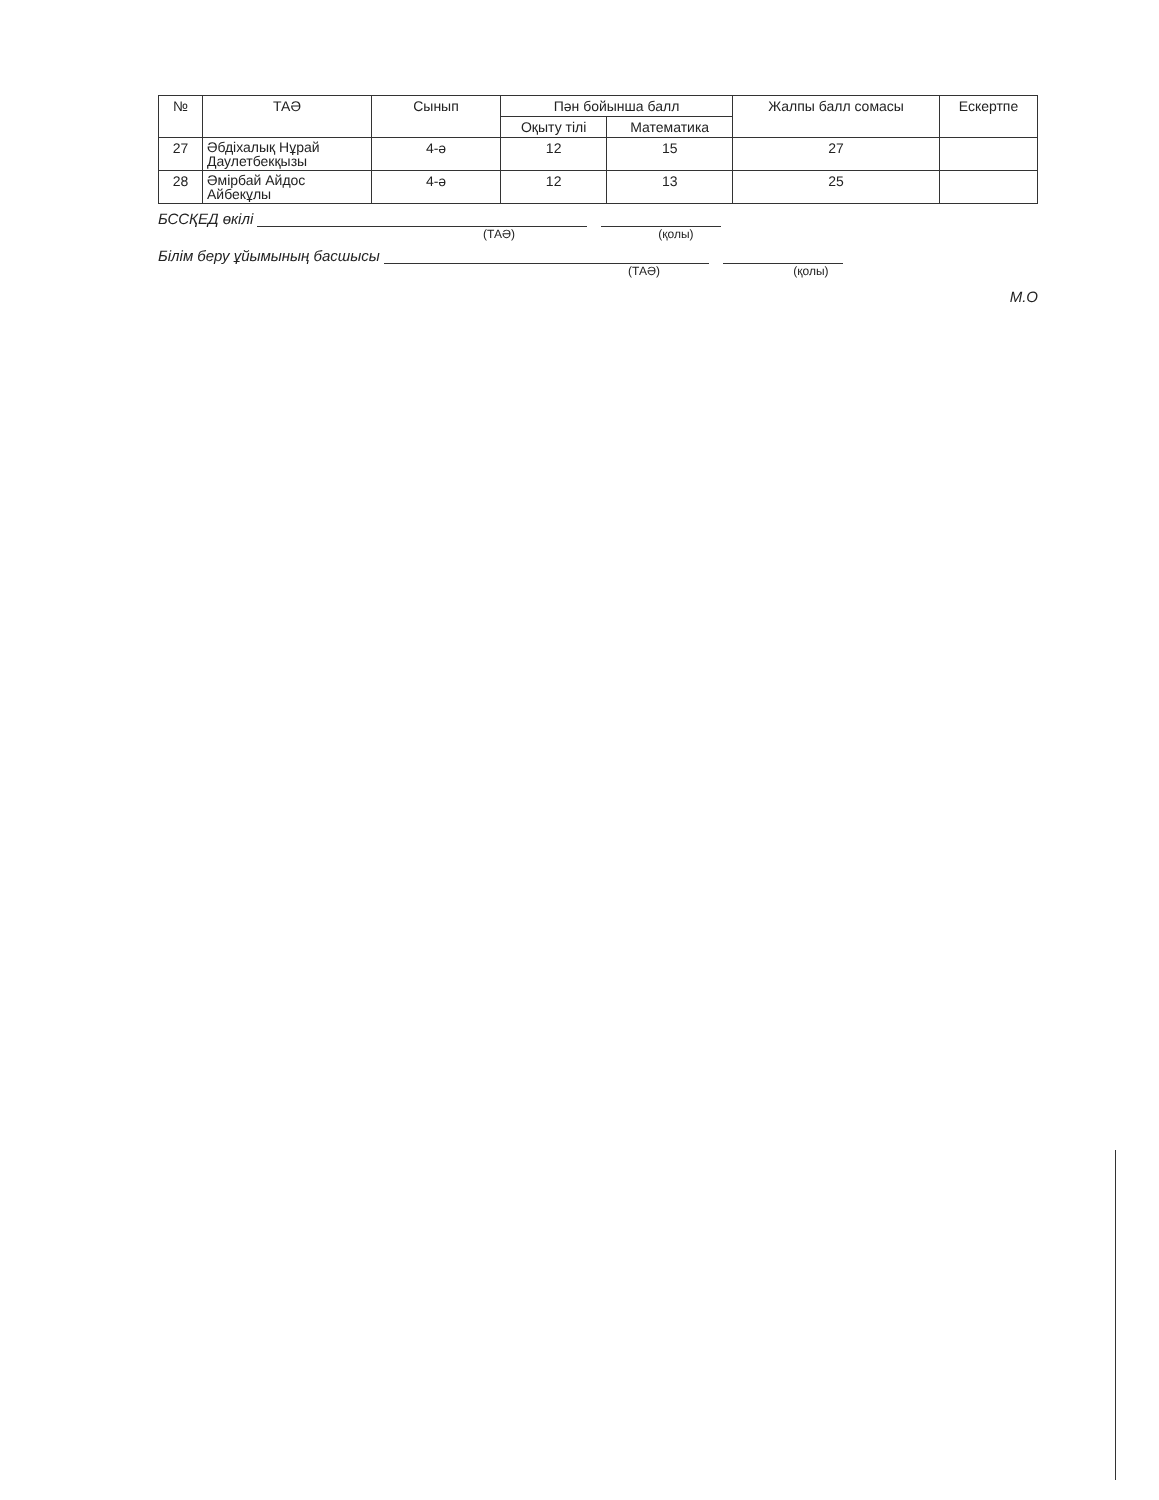| № | ТАӘ | Сынып | Пән бойынша балл | | Жалпы балл сомасы | Ескертпе |
| --- | --- | --- | --- | --- | --- | --- |
| | | | Оқыту тілі | Математика | | |
| 27 | Әбдіхалық Нұрай Даулетбекқызы | 4-ә | 12 | 15 | 27 | |
| 28 | Әмірбай Айдос Айбекұлы | 4-ә | 12 | 13 | 25 | |
БССҚЕД өкілі
(ТАӘ) (қолы)
Білім беру ұйымының басшысы
(ТАӘ) (қолы)
М.О